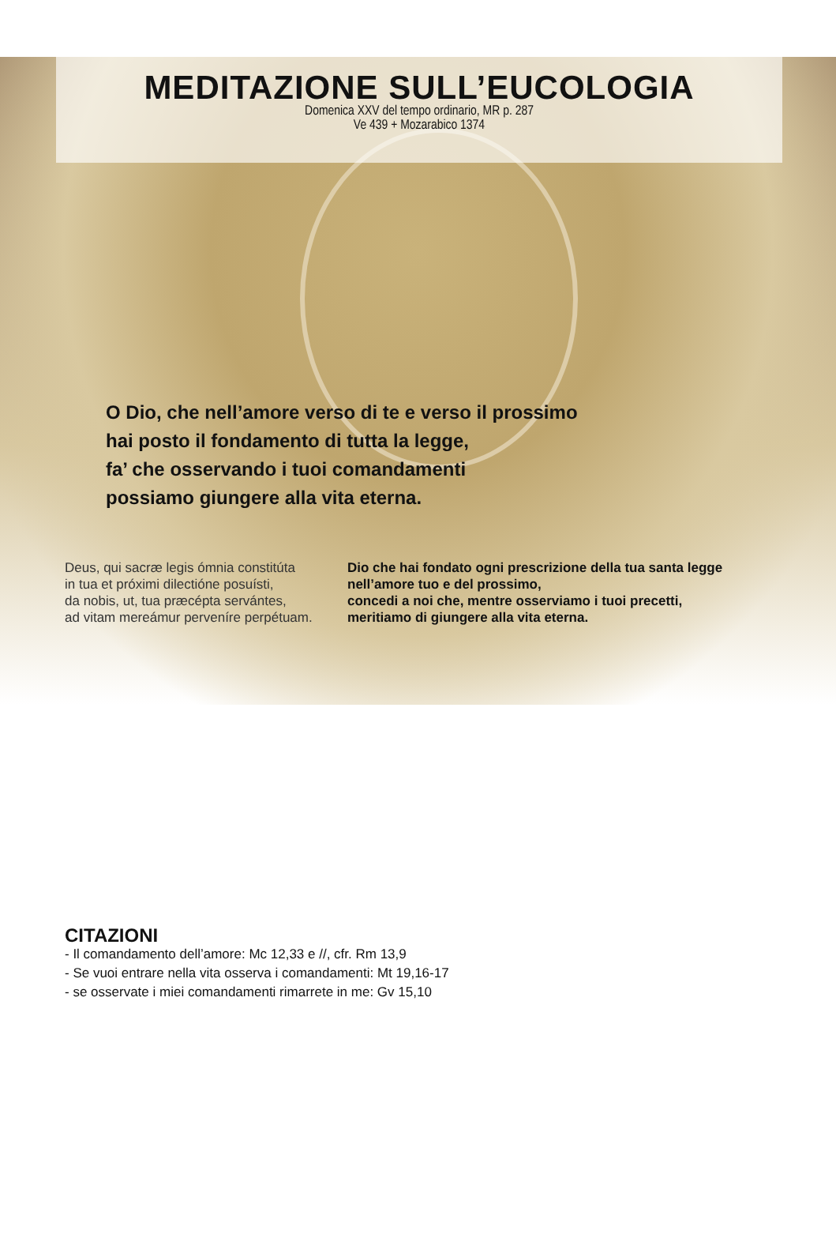MEDITAZIONE SULL’EUCOLOGIA
Domenica XXV del tempo ordinario, MR p. 287
Ve 439 + Mozarabico 1374
O Dio, che nell’amore verso di te e verso il prossimo
hai posto il fondamento di tutta la legge,
fa’ che osservando i tuoi comandamenti
possiamo giungere alla vita eterna.
Deus, qui sacræ legis ómnia constitúta
in tua et próximi dilectióne posuísti,
da nobis, ut, tua præcépta servántes,
ad vitam mereámur perveníre perpétuam.
Dio che hai fondato ogni prescrizione della tua santa legge
nell’amore tuo e del prossimo,
concedi a noi che, mentre osserviamo i tuoi precetti,
meritiamo di giungere alla vita eterna.
CITAZIONI
- Il comandamento dell’amore: Mc 12,33 e //, cfr. Rm 13,9
- Se vuoi entrare nella vita osserva i comandamenti: Mt 19,16-17
- se osservate i miei comandamenti rimarrete in me: Gv 15,10